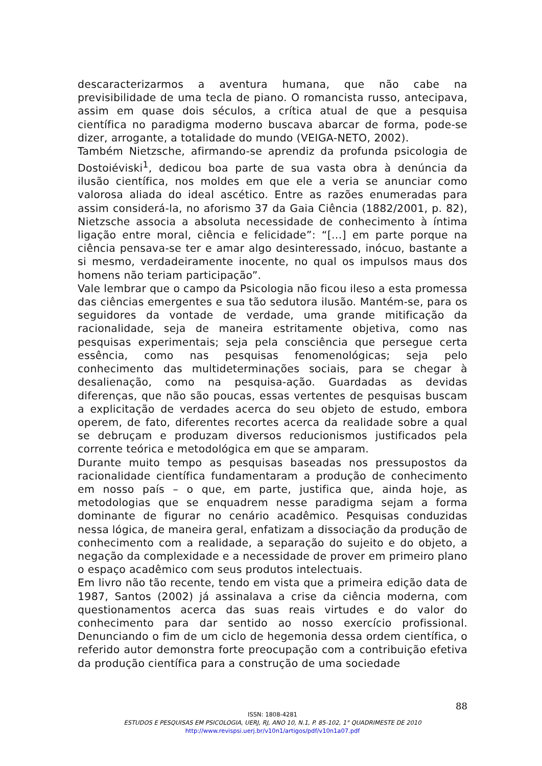descaracterizarmos a aventura humana, que não cabe na previsibilidade de uma tecla de piano. O romancista russo, antecipava, assim em quase dois séculos, a crítica atual de que a pesquisa científica no paradigma moderno buscava abarcar de forma, pode-se dizer, arrogante, a totalidade do mundo (VEIGA-NETO, 2002).
Também Nietzsche, afirmando-se aprendiz da profunda psicologia de Dostoiéviski<sup>1</sup>, dedicou boa parte de sua vasta obra à denúncia da ilusão científica, nos moldes em que ele a veria se anunciar como valorosa aliada do ideal ascético. Entre as razões enumeradas para assim considerá-la, no aforismo 37 da Gaia Ciência (1882/2001, p. 82), Nietzsche associa a absoluta necessidade de conhecimento à íntima ligação entre moral, ciência e felicidade”: “[...] em parte porque na ciência pensava-se ter e amar algo desinteressado, inócuo, bastante a si mesmo, verdadeiramente inocente, no qual os impulsos maus dos homens não teriam participação”.
Vale lembrar que o campo da Psicologia não ficou ileso a esta promessa das ciências emergentes e sua tão sedutora ilusão. Mantém-se, para os seguidores da vontade de verdade, uma grande mitificação da racionalidade, seja de maneira estritamente objetiva, como nas pesquisas experimentais; seja pela consciência que persegue certa essência, como nas pesquisas fenomenológicas; seja pelo conhecimento das multideterminações sociais, para se chegar à desalienação, como na pesquisa-ação. Guardadas as devidas diferenças, que não são poucas, essas vertentes de pesquisas buscam a explicitação de verdades acerca do seu objeto de estudo, embora operem, de fato, diferentes recortes acerca da realidade sobre a qual se debruçam e produzam diversos reducionismos justificados pela corrente teórica e metodológica em que se amparam.
Durante muito tempo as pesquisas baseadas nos pressupostos da racionalidade científica fundamentaram a produção de conhecimento em nosso país – o que, em parte, justifica que, ainda hoje, as metodologias que se enquadrem nesse paradigma sejam a forma dominante de figurar no cenário acadêmico. Pesquisas conduzidas nessa lógica, de maneira geral, enfatizam a dissociação da produção de conhecimento com a realidade, a separação do sujeito e do objeto, a negação da complexidade e a necessidade de prover em primeiro plano o espaço acadêmico com seus produtos intelectuais.
Em livro não tão recente, tendo em vista que a primeira edição data de 1987, Santos (2002) já assinalava a crise da ciência moderna, com questionamentos acerca das suas reais virtudes e do valor do conhecimento para dar sentido ao nosso exercício profissional. Denunciando o fim de um ciclo de hegemonia dessa ordem científica, o referido autor demonstra forte preocupação com a contribuição efetiva da produção científica para a construção de uma sociedade
88
ISSN: 1808-4281
ESTUDOS E PESQUISAS EM PSICOLOGIA, UERJ, RJ, ANO 10, N.1, P. 85-102, 1° QUADRIMESTE DE 2010
http://www.revispsi.uerj.br/v10n1/artigos/pdf/v10n1a07.pdf